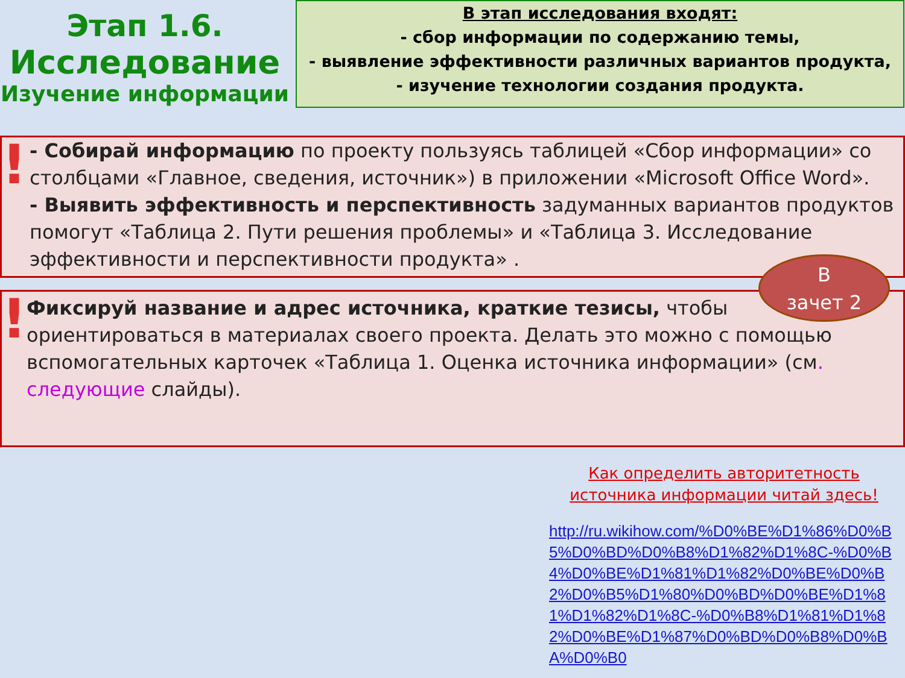Этап 1.6.
Исследование
Изучение информации
В этап исследования входят:
- сбор информации по содержанию темы,
- выявление эффективности различных вариантов продукта,
- изучение технологии создания продукта.
!
- Собирай информацию по проекту пользуясь таблицей «Сбор информации» со столбцами «Главное, сведения, источник») в приложении «Microsoft Office Word».
- Выявить эффективность и перспективность задуманных вариантов продуктов помогут «Таблица 2. Пути решения проблемы» и «Таблица 3. Исследование эффективности и перспективности продукта» .
!
Фиксируй название и адрес источника, краткие тезисы, чтобы ориентироваться в материалах своего проекта. Делать это можно с помощью вспомогательных карточек «Таблица 1. Оценка источника информации» (см. следующие слайды).
В
зачет 2
Как определить авторитетность источника информации читай здесь!
http://ru.wikihow.com/%D0%BE%D1%86%D0%B5%D0%BD%D0%B8%D1%82%D1%8C-%D0%B4%D0%BE%D1%81%D1%82%D0%BE%D0%B2%D0%B5%D1%80%D0%BD%D0%BE%D1%81%D1%82%D1%8C-%D0%B8%D1%81%D1%82%D0%BE%D1%87%D0%BD%D0%B8%D0%BA%D0%B0